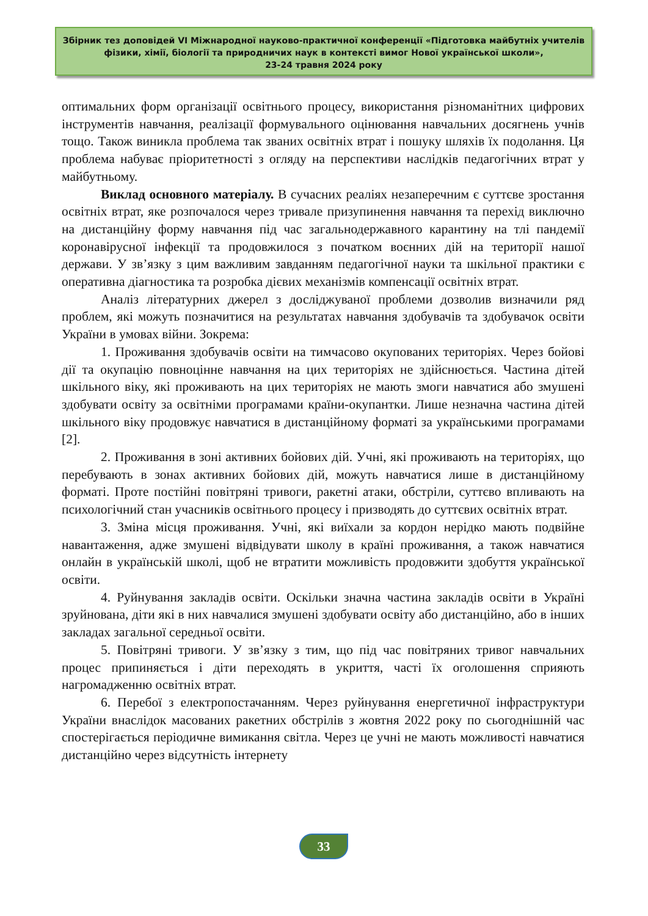Збірник тез доповідей VI Міжнародної науково-практичної конференції «Підготовка майбутніх учителів фізики, хімії, біології та природничих наук в контексті вимог Нової української школи»,
23-24 травня 2024 року
оптимальних форм організації освітнього процесу, використання різноманітних цифрових інструментів навчання, реалізації формувального оцінювання навчальних досягнень учнів тощо. Також виникла проблема так званих освітніх втрат і пошуку шляхів їх подолання. Ця проблема набуває пріоритетності з огляду на перспективи наслідків педагогічних втрат у майбутньому.
Виклад основного матеріалу. В сучасних реаліях незаперечним є суттєве зростання освітніх втрат, яке розпочалося через тривале призупинення навчання та перехід виключно на дистанційну форму навчання під час загальнодержавного карантину на тлі пандемії коронавірусної інфекції та продовжилося з початком воєнних дій на території нашої держави. У зв’язку з цим важливим завданням педагогічної науки та шкільної практики є оперативна діагностика та розробка дієвих механізмів компенсації освітніх втрат.
Аналіз літературних джерел з досліджуваної проблеми дозволив визначили ряд проблем, які можуть позначитися на результатах навчання здобувачів та здобувачок освіти України в умовах війни. Зокрема:
1. Проживання здобувачів освіти на тимчасово окупованих територіях. Через бойові дії та окупацію повноцінне навчання на цих територіях не здійснюється. Частина дітей шкільного віку, які проживають на цих територіях не мають змоги навчатися або змушені здобувати освіту за освітніми програмами країни-окупантки. Лише незначна частина дітей шкільного віку продовжує навчатися в дистанційному форматі за українськими програмами [2].
2. Проживання в зоні активних бойових дій. Учні, які проживають на територіях, що перебувають в зонах активних бойових дій, можуть навчатися лише в дистанційному форматі. Проте постійні повітряні тривоги, ракетні атаки, обстріли, суттєво впливають на психологічний стан учасників освітнього процесу і призводять до суттєвих освітніх втрат.
3. Зміна місця проживання. Учні, які виїхали за кордон нерідко мають подвійне навантаження, адже змушені відвідувати школу в країні проживання, а також навчатися онлайн в українській школі, щоб не втратити можливість продовжити здобуття української освіти.
4. Руйнування закладів освіти. Оскільки значна частина закладів освіти в Україні зруйнована, діти які в них навчалися змушені здобувати освіту або дистанційно, або в інших закладах загальної середньої освіти.
5. Повітряні тривоги. У зв’язку з тим, що під час повітряних тривог навчальних процес припиняється і діти переходять в укриття, часті їх оголошення сприяють нагромадженню освітніх втрат.
6. Перебої з електропостачанням. Через руйнування енергетичної інфраструктури України внаслідок масованих ракетних обстрілів з жовтня 2022 року по сьогоднішній час спостерігається періодичне вимикання світла. Через це учні не мають можливості навчатися дистанційно через відсутність інтернету
33